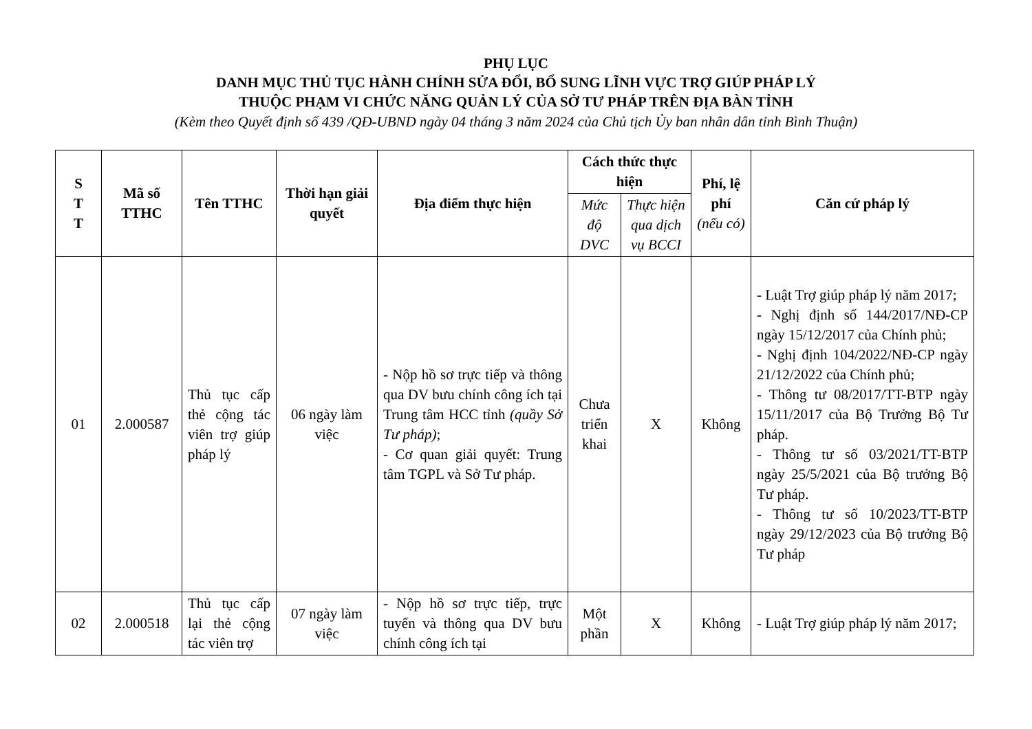PHỤ LỤC
DANH MỤC THỦ TỤC HÀNH CHÍNH SỬA ĐỔI, BỔ SUNG LĨNH VỰC TRỢ GIÚP PHÁP LÝ
THUỘC PHẠM VI CHỨC NĂNG QUẢN LÝ CỦA SỞ TƯ PHÁP TRÊN ĐỊA BÀN TỈNH
(Kèm theo Quyết định số 439 /QĐ-UBND ngày 04 tháng 3 năm 2024 của Chủ tịch Ủy ban nhân dân tỉnh Bình Thuận)
| S T T | Mã số TTHC | Tên TTHC | Thời hạn giải quyết | Địa điểm thực hiện | Cách thức thực hiện | | Phí, lệ phí (nếu có) | Căn cứ pháp lý |
| --- | --- | --- | --- | --- | --- | --- | --- | --- |
| | | | | | Mức độ DVC | Thực hiện qua dịch vụ BCCI | | |
| 01 | 2.000587 | Thủ tục cấp thẻ cộng tác viên trợ giúp pháp lý | 06 ngày làm việc | - Nộp hồ sơ trực tiếp và thông qua DV bưu chính công ích tại Trung tâm HCC tỉnh (quầy Sở Tư pháp) ; - Cơ quan giải quyết: Trung tâm TGPL và Sở Tư pháp. | Chưa triển khai | X | Không | - Luật Trợ giúp pháp lý năm 2017; - Nghị định số 144/2017/NĐ-CP ngày 15/12/2017 của Chính phủ; - Nghị định 104/2022/NĐ-CP ngày 21/12/2022 của Chính phủ; - Thông tư 08/2017/TT-BTP ngày 15/11/2017 của Bộ Trưởng Bộ Tư pháp. - Thông tư số 03/2021/TT-BTP ngày 25/5/2021 của Bộ trưởng Bộ Tư pháp. - Thông tư số 10/2023/TT-BTP ngày 29/12/2023 của Bộ trưởng Bộ Tư pháp |
| 02 | 2.000518 | Thủ tục cấp lại thẻ cộng tác viên trợ | 07 ngày làm việc | - Nộp hồ sơ trực tiếp, trực tuyến và thông qua DV bưu chính công ích tại | Một phần | X | Không | - Luật Trợ giúp pháp lý năm 2017; |